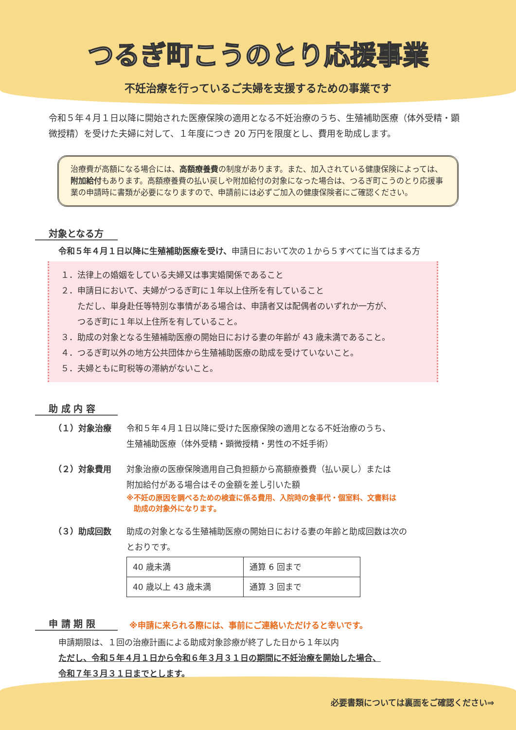つるぎ町こうのとり応援事業
不妊治療を行っているご夫婦を支援するための事業です
令和５年４月１日以降に開始された医療保険の適用となる不妊治療のうち、生殖補助医療（体外受精・顕微授精）を受けた夫婦に対して、１年度につき 20 万円を限度とし、費用を助成します。
治療費が高額になる場合には、高額療養費の制度があります。また、加入されている健康保険によっては、附加給付もあります。高額療養費の払い戻しや附加給付の対象になった場合は、つるぎ町こうのとり応援事業の申請時に書類が必要になりますので、申請前には必ずご加入の健康保険者にご確認ください。
対象となる方
令和５年４月１日以降に生殖補助医療を受け、申請日において次の１から５すべてに当てはまる方
１．法律上の婚姻をしている夫婦又は事実婚関係であること
２．申請日において、夫婦がつるぎ町に１年以上住所を有していること
　　ただし、単身赴任等特別な事情がある場合は、申請者又は配偶者のいずれか一方が、
　　つるぎ町に１年以上住所を有していること。
３．助成の対象となる生殖補助医療の開始日における妻の年齢が 43 歳未満であること。
４．つるぎ町以外の地方公共団体から生殖補助医療の助成を受けていないこと。
５．夫婦ともに町税等の滞納がないこと。
助 成 内 容
（１）対象治療 令和５年４月１日以降に受けた医療保険の適用となる不妊治療のうち、
生殖補助医療（体外受精・顕微授精・男性の不妊手術）
（２）対象費用 対象治療の医療保険適用自己負担額から高額療養費（払い戻し）または
附加給付がある場合はその金額を差し引いた額
※不妊の原因を調べるための検査に係る費用、入院時の食事代・個室料、文書料は
　助成の対象外になります。
（３）助成回数 助成の対象となる生殖補助医療の開始日における妻の年齢と助成回数は次の
とおりです。
| 40 歳未満 | 通算 6 回まで |
| 40 歳以上 43 歳未満 | 通算 3 回まで |
申 請 期 限
※申請に来られる際には、事前にご連絡いただけると幸いです。
申請期限は、１回の治療計画による助成対象診療が終了した日から１年以内
ただし、令和５年４月１日から令和６年３月３１日の期間に不妊治療を開始した場合、
令和７年３月３１日までとします。
必要書類については裏面をご確認ください⇒